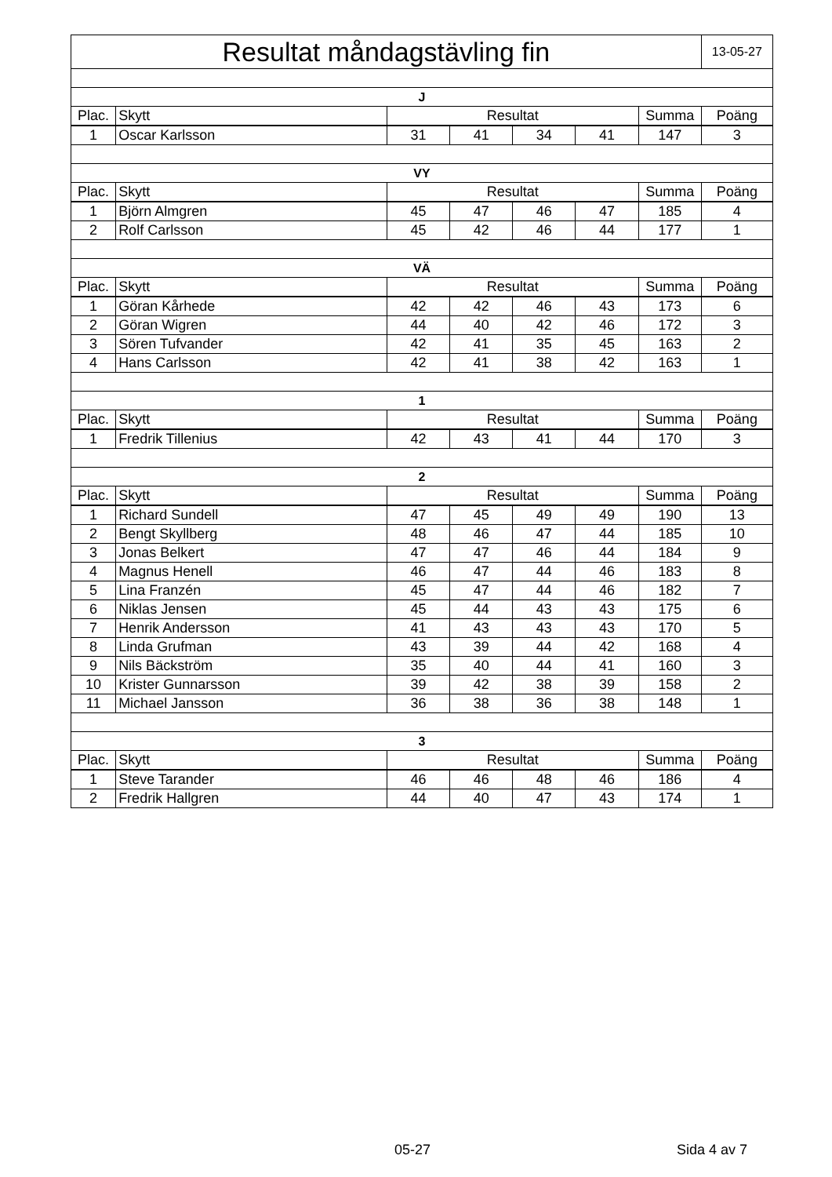| Resultat måndagstävling fin | | | | | | | 13-05-27 |
| J | | | | | | | |
| Plac. | Skytt | Resultat | | | | Summa | Poäng |
| 1 | Oscar Karlsson | 31 | 41 | 34 | 41 | 147 | 3 |
| VY | | | | | | | |
| Plac. | Skytt | Resultat | | | | Summa | Poäng |
| 1 | Björn Almgren | 45 | 47 | 46 | 47 | 185 | 4 |
| 2 | Rolf Carlsson | 45 | 42 | 46 | 44 | 177 | 1 |
| VÄ | | | | | | | |
| Plac. | Skytt | Resultat | | | | Summa | Poäng |
| 1 | Göran Kårhede | 42 | 42 | 46 | 43 | 173 | 6 |
| 2 | Göran Wigren | 44 | 40 | 42 | 46 | 172 | 3 |
| 3 | Sören Tufvander | 42 | 41 | 35 | 45 | 163 | 2 |
| 4 | Hans Carlsson | 42 | 41 | 38 | 42 | 163 | 1 |
| 1 | | | | | | | |
| Plac. | Skytt | Resultat | | | | Summa | Poäng |
| 1 | Fredrik Tillenius | 42 | 43 | 41 | 44 | 170 | 3 |
| 2 | | | | | | | |
| Plac. | Skytt | Resultat | | | | Summa | Poäng |
| 1 | Richard Sundell | 47 | 45 | 49 | 49 | 190 | 13 |
| 2 | Bengt Skyllberg | 48 | 46 | 47 | 44 | 185 | 10 |
| 3 | Jonas Belkert | 47 | 47 | 46 | 44 | 184 | 9 |
| 4 | Magnus Henell | 46 | 47 | 44 | 46 | 183 | 8 |
| 5 | Lina Franzén | 45 | 47 | 44 | 46 | 182 | 7 |
| 6 | Niklas Jensen | 45 | 44 | 43 | 43 | 175 | 6 |
| 7 | Henrik Andersson | 41 | 43 | 43 | 43 | 170 | 5 |
| 8 | Linda Grufman | 43 | 39 | 44 | 42 | 168 | 4 |
| 9 | Nils Bäckström | 35 | 40 | 44 | 41 | 160 | 3 |
| 10 | Krister Gunnarsson | 39 | 42 | 38 | 39 | 158 | 2 |
| 11 | Michael Jansson | 36 | 38 | 36 | 38 | 148 | 1 |
| 3 | | | | | | | |
| Plac. | Skytt | Resultat | | | | Summa | Poäng |
| 1 | Steve Tarander | 46 | 46 | 48 | 46 | 186 | 4 |
| 2 | Fredrik Hallgren | 44 | 40 | 47 | 43 | 174 | 1 |
05-27 Sida 4 av 7